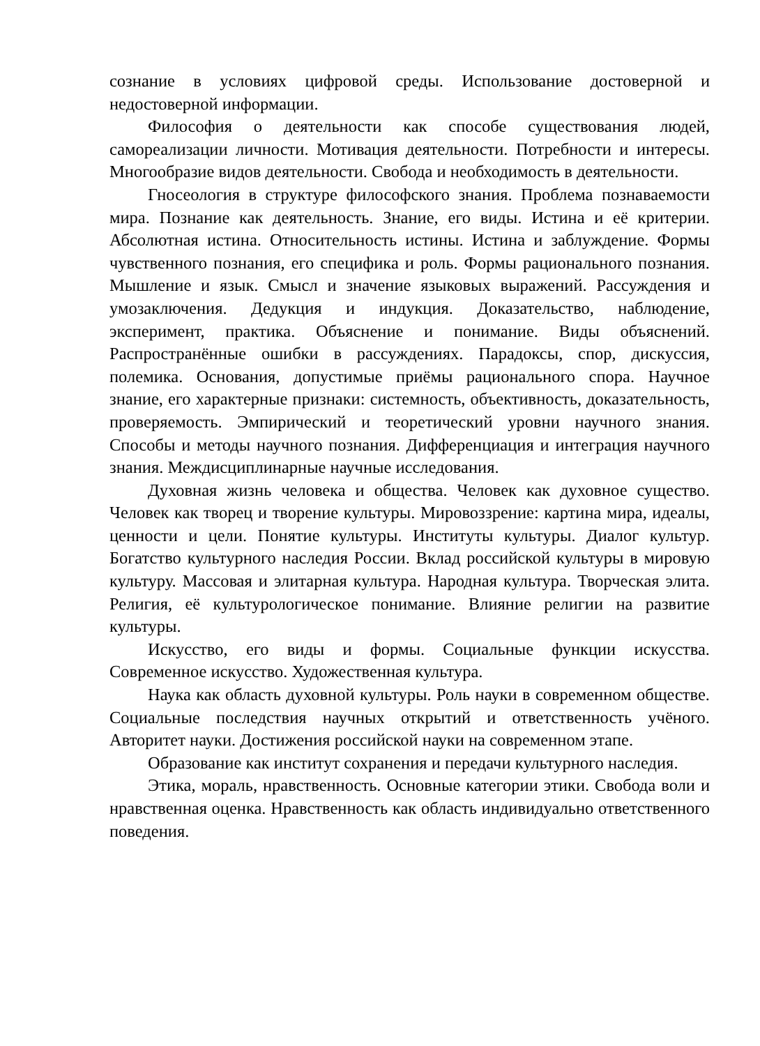сознание в условиях цифровой среды. Использование достоверной и недостоверной информации.
Философия о деятельности как способе существования людей, самореализации личности. Мотивация деятельности. Потребности и интересы. Многообразие видов деятельности. Свобода и необходимость в деятельности.
Гносеология в структуре философского знания. Проблема познаваемости мира. Познание как деятельность. Знание, его виды. Истина и её критерии. Абсолютная истина. Относительность истины. Истина и заблуждение. Формы чувственного познания, его специфика и роль. Формы рационального познания. Мышление и язык. Смысл и значение языковых выражений. Рассуждения и умозаключения. Дедукция и индукция. Доказательство, наблюдение, эксперимент, практика. Объяснение и понимание. Виды объяснений. Распространённые ошибки в рассуждениях. Парадоксы, спор, дискуссия, полемика. Основания, допустимые приёмы рационального спора. Научное знание, его характерные признаки: системность, объективность, доказательность, проверяемость. Эмпирический и теоретический уровни научного знания. Способы и методы научного познания. Дифференциация и интеграция научного знания. Междисциплинарные научные исследования.
Духовная жизнь человека и общества. Человек как духовное существо. Человек как творец и творение культуры. Мировоззрение: картина мира, идеалы, ценности и цели. Понятие культуры. Институты культуры. Диалог культур. Богатство культурного наследия России. Вклад российской культуры в мировую культуру. Массовая и элитарная культура. Народная культура. Творческая элита. Религия, её культурологическое понимание. Влияние религии на развитие культуры.
Искусство, его виды и формы. Социальные функции искусства. Современное искусство. Художественная культура.
Наука как область духовной культуры. Роль науки в современном обществе. Социальные последствия научных открытий и ответственность учёного. Авторитет науки. Достижения российской науки на современном этапе.
Образование как институт сохранения и передачи культурного наследия.
Этика, мораль, нравственность. Основные категории этики. Свобода воли и нравственная оценка. Нравственность как область индивидуально ответственного поведения.